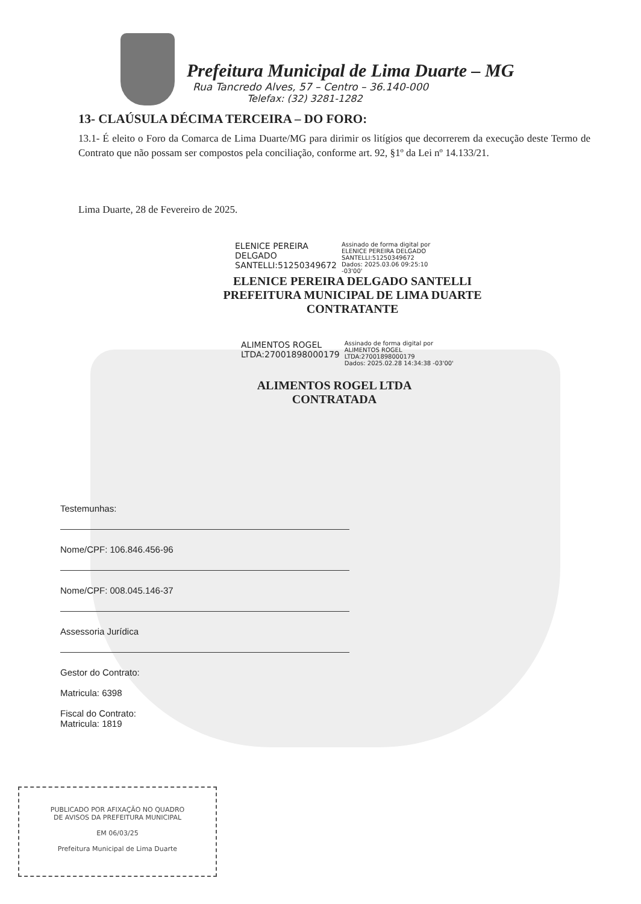Prefeitura Municipal de Lima Duarte – MG
Rua Tancredo Alves, 57 – Centro – 36.140-000
Telefax: (32) 3281-1282
13- CLAÚSULA DÉCIMA TERCEIRA – DO FORO:
13.1- É eleito o Foro da Comarca de Lima Duarte/MG para dirimir os litígios que decorrerem da execução deste Termo de Contrato que não possam ser compostos pela conciliação, conforme art. 92, §1º da Lei nº 14.133/21.
Lima Duarte, 28 de Fevereiro de 2025.
ELENICE PEREIRA
DELGADO
SANTELLI:51250349672
Assinado de forma digital por
ELENICE PEREIRA DELGADO
SANTELLI:51250349672
Dados: 2025.03.06 09:25:10
-03'00'
ELENICE PEREIRA DELGADO SANTELLI
PREFEITURA MUNICIPAL DE LIMA DUARTE
CONTRATANTE
ALIMENTOS ROGEL
LTDA:27001898000179
Assinado de forma digital por
ALIMENTOS ROGEL
LTDA:27001898000179
Dados: 2025.02.28 14:34:38 -03'00'
ALIMENTOS ROGEL LTDA
CONTRATADA
Testemunhas:
Nome/CPF: 106.846.456-96
Nome/CPF: 008.045.146-37
Assessoria Jurídica
Gestor do Contrato:
Matricula: 6398
Fiscal do Contrato:
Matricula: 1819
PUBLICADO POR AFIXAÇÃO NO QUADRO
DE AVISOS DA PREFEITURA MUNICIPAL
EM 06/03/25
Prefeitura Municipal de Lima Duarte